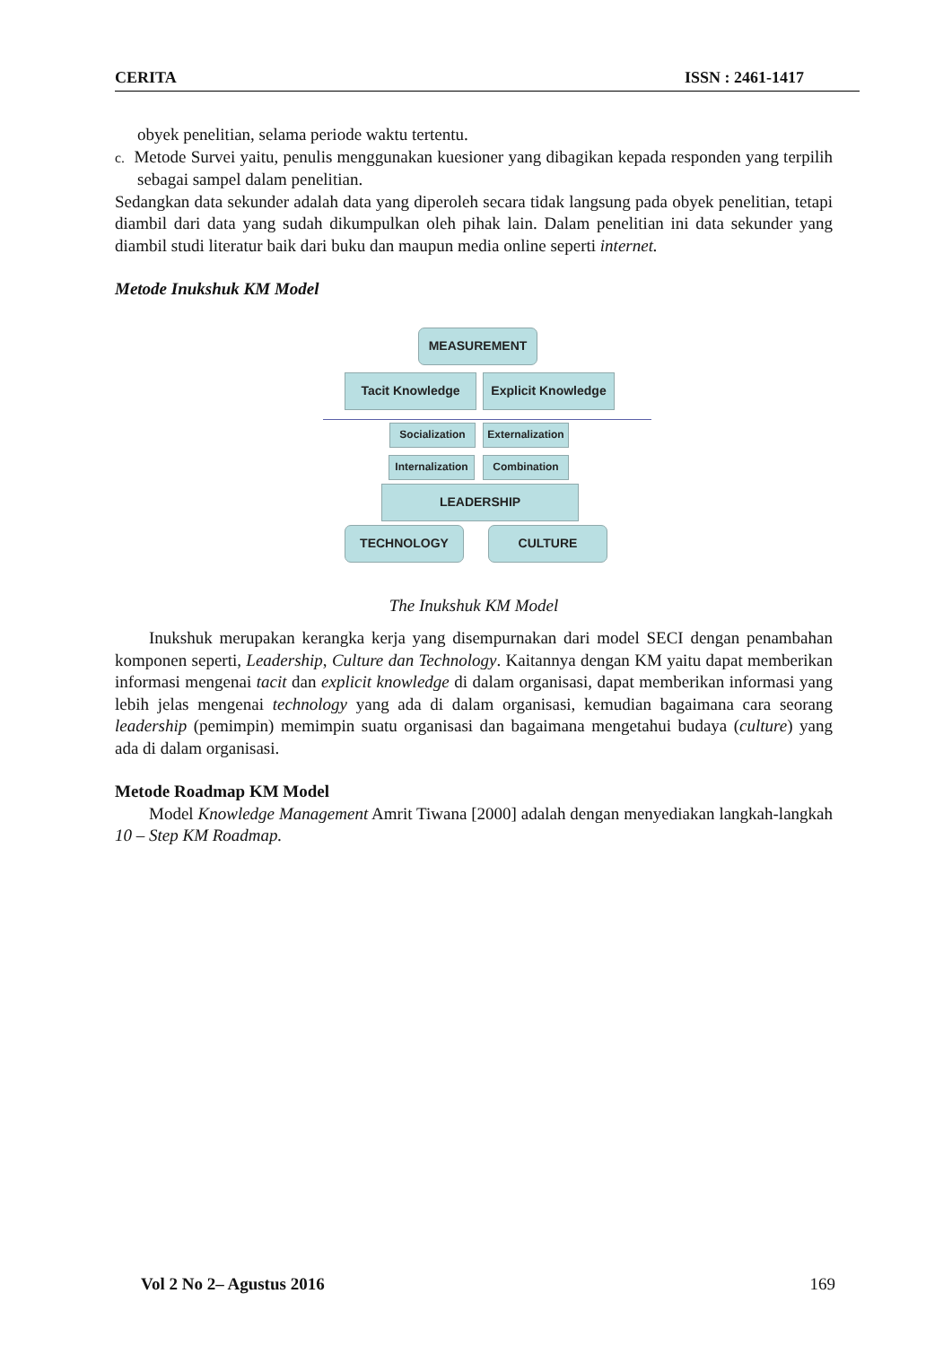CERITA ISSN : 2461-1417
obyek penelitian, selama periode waktu tertentu.
c. Metode Survei yaitu, penulis menggunakan kuesioner yang dibagikan kepada responden yang terpilih sebagai sampel dalam penelitian.
Sedangkan data sekunder adalah data yang diperoleh secara tidak langsung pada obyek penelitian, tetapi diambil dari data yang sudah dikumpulkan oleh pihak lain. Dalam penelitian ini data sekunder yang diambil studi literatur baik dari buku dan maupun media online seperti internet.
Metode Inukshuk KM Model
MEASUREMENT
Tacit Knowledge
Explicit Knowledge
Socialization
Externalization
Internalization
Combination
LEADERSHIP
TECHNOLOGY CULTURE
The Inukshuk KM Model
Inukshuk merupakan kerangka kerja yang disempurnakan dari model SECI dengan penambahan komponen seperti, Leadership, Culture dan Technology. Kaitannya dengan KM yaitu dapat memberikan informasi mengenai tacit dan explicit knowledge di dalam organisasi, dapat memberikan informasi yang lebih jelas mengenai technology yang ada di dalam organisasi, kemudian bagaimana cara seorang leadership (pemimpin) memimpin suatu organisasi dan bagaimana mengetahui budaya (culture) yang ada di dalam organisasi.
Metode Roadmap KM Model
Model Knowledge Management Amrit Tiwana [2000] adalah dengan menyediakan langkah-langkah 10 – Step KM Roadmap.
Vol 2 No 2– Agustus 2016 169